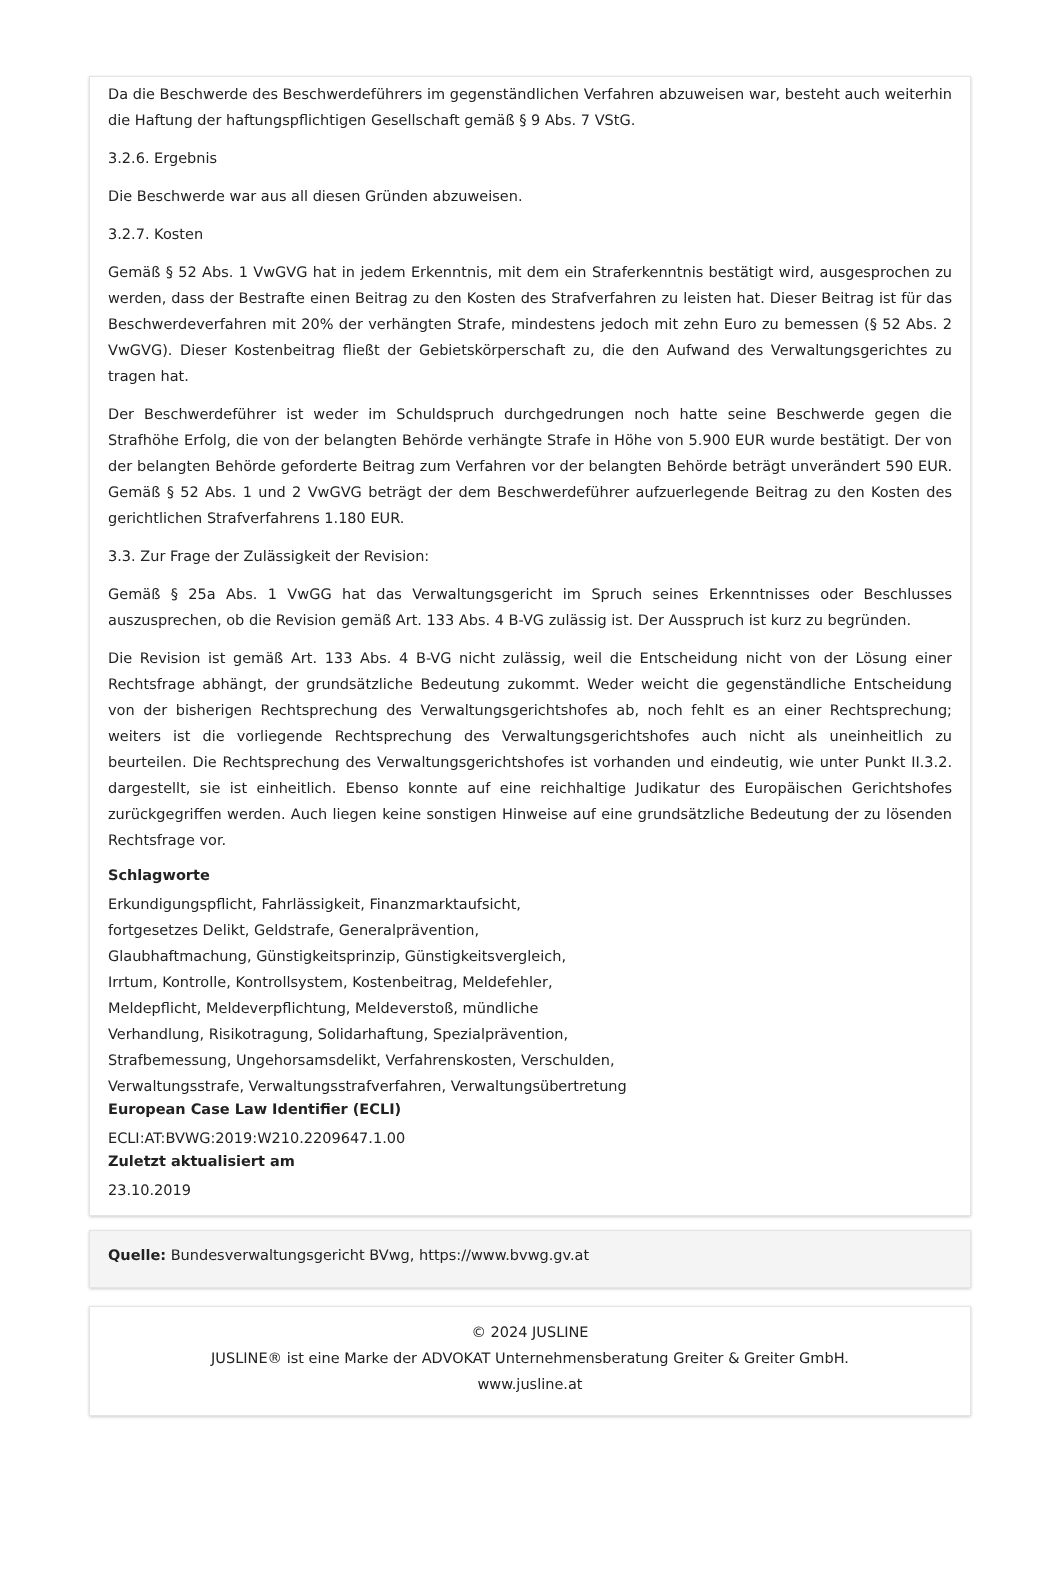Da die Beschwerde des Beschwerdeführers im gegenständlichen Verfahren abzuweisen war, besteht auch weiterhin die Haftung der haftungspflichtigen Gesellschaft gemäß § 9 Abs. 7 VStG.
3.2.6. Ergebnis
Die Beschwerde war aus all diesen Gründen abzuweisen.
3.2.7. Kosten
Gemäß § 52 Abs. 1 VwGVG hat in jedem Erkenntnis, mit dem ein Straferkenntnis bestätigt wird, ausgesprochen zu werden, dass der Bestrafte einen Beitrag zu den Kosten des Strafverfahren zu leisten hat. Dieser Beitrag ist für das Beschwerdeverfahren mit 20% der verhängten Strafe, mindestens jedoch mit zehn Euro zu bemessen (§ 52 Abs. 2 VwGVG). Dieser Kostenbeitrag fließt der Gebietskörperschaft zu, die den Aufwand des Verwaltungsgerichtes zu tragen hat.
Der Beschwerdeführer ist weder im Schuldspruch durchgedrungen noch hatte seine Beschwerde gegen die Strafhöhe Erfolg, die von der belangten Behörde verhängte Strafe in Höhe von 5.900 EUR wurde bestätigt. Der von der belangten Behörde geforderte Beitrag zum Verfahren vor der belangten Behörde beträgt unverändert 590 EUR. Gemäß § 52 Abs. 1 und 2 VwGVG beträgt der dem Beschwerdeführer aufzuerlegende Beitrag zu den Kosten des gerichtlichen Strafverfahrens 1.180 EUR.
3.3. Zur Frage der Zulässigkeit der Revision:
Gemäß § 25a Abs. 1 VwGG hat das Verwaltungsgericht im Spruch seines Erkenntnisses oder Beschlusses auszusprechen, ob die Revision gemäß Art. 133 Abs. 4 B-VG zulässig ist. Der Ausspruch ist kurz zu begründen.
Die Revision ist gemäß Art. 133 Abs. 4 B-VG nicht zulässig, weil die Entscheidung nicht von der Lösung einer Rechtsfrage abhängt, der grundsätzliche Bedeutung zukommt. Weder weicht die gegenständliche Entscheidung von der bisherigen Rechtsprechung des Verwaltungsgerichtshofes ab, noch fehlt es an einer Rechtsprechung; weiters ist die vorliegende Rechtsprechung des Verwaltungsgerichtshofes auch nicht als uneinheitlich zu beurteilen. Die Rechtsprechung des Verwaltungsgerichtshofes ist vorhanden und eindeutig, wie unter Punkt II.3.2. dargestellt, sie ist einheitlich. Ebenso konnte auf eine reichhaltige Judikatur des Europäischen Gerichtshofes zurückgegriffen werden. Auch liegen keine sonstigen Hinweise auf eine grundsätzliche Bedeutung der zu lösenden Rechtsfrage vor.
Schlagworte
Erkundigungspflicht, Fahrlässigkeit, Finanzmarktaufsicht,
fortgesetzes Delikt, Geldstrafe, Generalprävention,
Glaubhaftmachung, Günstigkeitsprinzip, Günstigkeitsvergleich,
Irrtum, Kontrolle, Kontrollsystem, Kostenbeitrag, Meldefehler,
Meldepflicht, Meldeverpflichtung, Meldeverstoß, mündliche
Verhandlung, Risikotragung, Solidarhaftung, Spezialprävention,
Strafbemessung, Ungehorsamsdelikt, Verfahrenskosten, Verschulden,
Verwaltungsstrafe, Verwaltungsstrafverfahren, Verwaltungsübertretung
European Case Law Identifier (ECLI)
ECLI:AT:BVWG:2019:W210.2209647.1.00
Zuletzt aktualisiert am
23.10.2019
Quelle: Bundesverwaltungsgericht BVwg, https://www.bvwg.gv.at
© 2024 JUSLINE
JUSLINE® ist eine Marke der ADVOKAT Unternehmensberatung Greiter & Greiter GmbH.
www.jusline.at